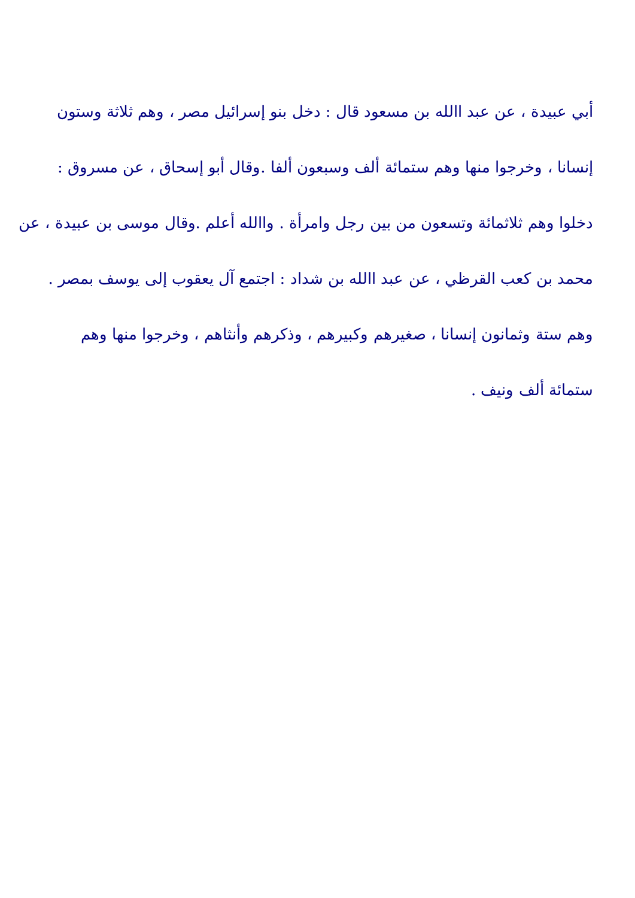أبي عبيدة ، عن عبد االله بن مسعود قال : دخل بنو إسرائيل مصر ، وهم ثلاثة وستون
إنسانا ، وخرجوا منها وهم ستمائة ألف وسبعون ألفا .وقال أبو إسحاق ، عن مسروق :
دخلوا وهم ثلاثمائة وتسعون من بين رجل وامرأة . واالله أعلم .وقال موسى بن عبيدة ، عن
محمد بن كعب القرظي ، عن عبد االله بن شداد : اجتمع آل يعقوب إلى يوسف بمصر .
وهم ستة وثمانون إنسانا ، صغيرهم وكبيرهم ، وذكرهم وأنثاهم ، وخرجوا منها وهم
ستمائة ألف ونيف .